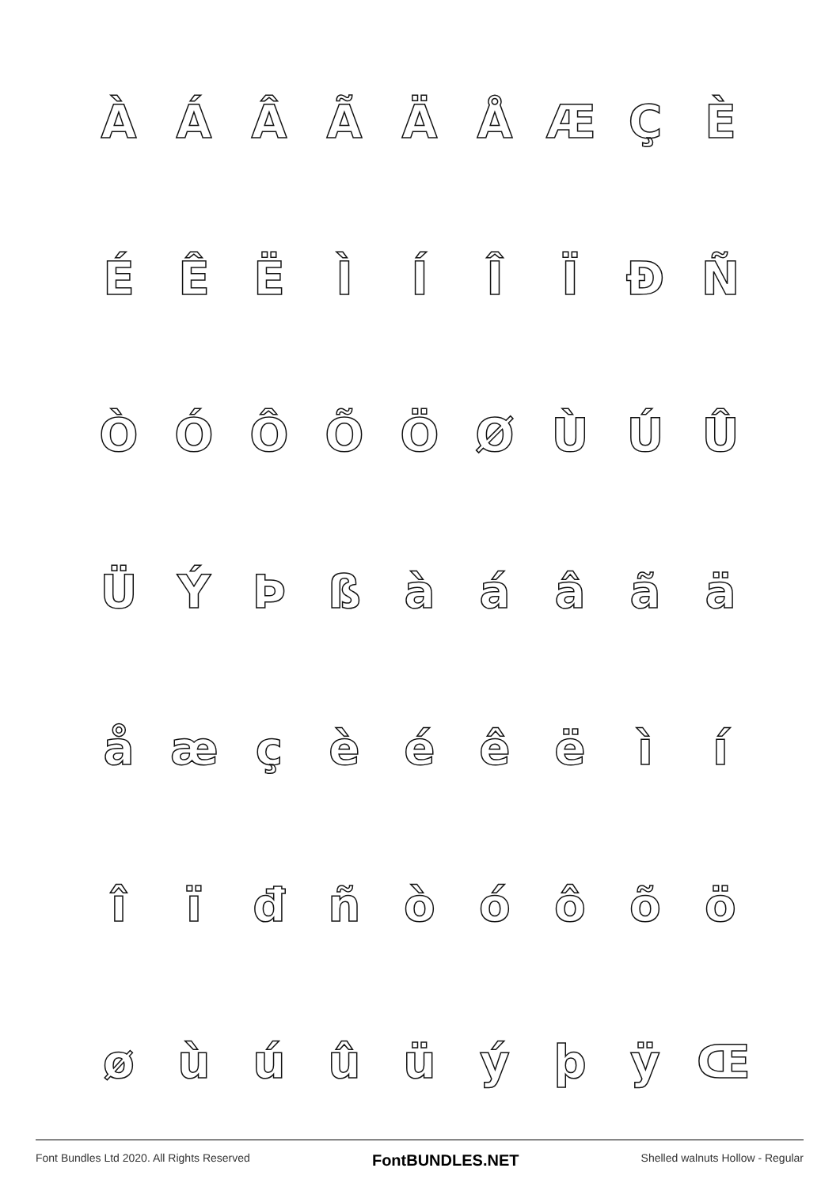À Á Â Ã Ä Å Æ Ç È
É Ê Ë Ì Í Î Ï Ð Ñ
Ò Ó Ô Õ Ö Ø Ù Ú Û
Ü Ý Þ ß à á â ã ä
å æ ç è é ê ë ì í
î ï đ ñ ò ó ô õ ö
ø ù ú û ü ý þ ÿ Œ
Font Bundles Ltd 2020. All Rights Reserved
FontBUNDLES.NET
Shelled walnuts Hollow - Regular